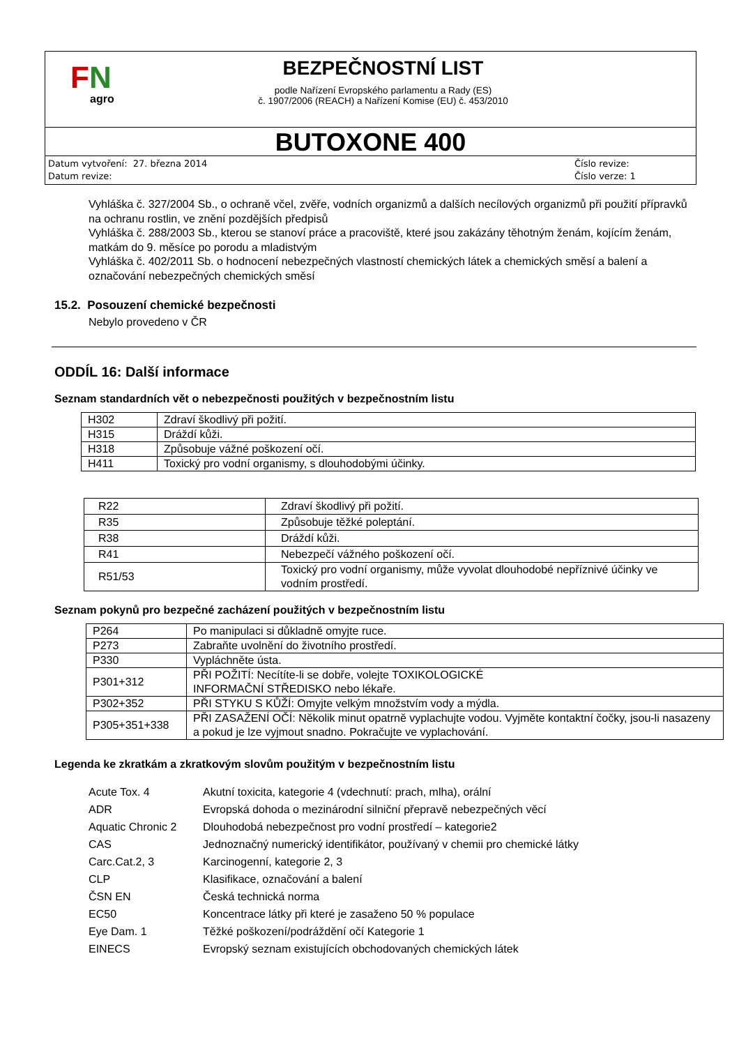FN
agro
BEZPEČNOSTNÍ LIST
podle Nařízení Evropského parlamentu a Rady (ES)
č. 1907/2006 (REACH) a Nařízení Komise (EU) č. 453/2010
BUTOXONE 400
Datum vytvoření: 27. března 2014
Datum revize:
Číslo revize:
Číslo verze: 1
Vyhláška č. 327/2004 Sb., o ochraně včel, zvěře, vodních organizmů a dalších necílových organizmů při použití přípravků na ochranu rostlin, ve znění pozdějších předpisů
Vyhláška č. 288/2003 Sb., kterou se stanoví práce a pracoviště, které jsou zakázány těhotným ženám, kojícím ženám, matkám do 9. měsíce po porodu a mladistvým
Vyhláška č. 402/2011 Sb. o hodnocení nebezpečných vlastností chemických látek a chemických směsí a balení a označování nebezpečných chemických směsí
15.2. Posouzení chemické bezpečnosti
Nebylo provedeno v ČR
ODDÍL 16: Další informace
Seznam standardních vět o nebezpečnosti použitých v bezpečnostním listu
| H302 | Zdraví škodlivý při požití. |
| H315 | Dráždí kůži. |
| H318 | Způsobuje vážné poškození očí. |
| H411 | Toxický pro vodní organismy, s dlouhodobými účinky. |
| R22 | Zdraví škodlivý při požití. |
| R35 | Způsobuje těžké poleptání. |
| R38 | Dráždí kůži. |
| R41 | Nebezpečí vážného poškození očí. |
| R51/53 | Toxický pro vodní organismy, může vyvolat dlouhodobé nepříznivé účinky ve vodním prostředí. |
Seznam pokynů pro bezpečné zacházení použitých v bezpečnostním listu
| P264 | Po manipulaci si důkladně omyjte ruce. |
| P273 | Zabraňte uvolnění do životního prostředí. |
| P330 | Vypláchněte ústa. |
| P301+312 | PŘI POŽITÍ: Necítíte-li se dobře, volejte TOXIKOLOGICKÉ INFORMAČNÍ STŘEDISKO nebo lékaře. |
| P302+352 | PŘI STYKU S KŮŽÍ: Omyjte velkým množstvím vody a mýdla. |
| P305+351+338 | PŘI ZASAŽENÍ OČÍ: Několik minut opatrně vyplachujte vodou. Vyjměte kontaktní čočky, jsou-li nasazeny a pokud je lze vyjmout snadno. Pokračujte ve vyplachování. |
Legenda ke zkratkám a zkratkovým slovům použitým v bezpečnostním listu
| Acute Tox. 4 | Akutní toxicita, kategorie 4 (vdechnutí: prach, mlha), orální |
| ADR | Evropská dohoda o mezinárodní silniční přepravě nebezpečných věcí |
| Aquatic Chronic 2 | Dlouhodobá nebezpečnost pro vodní prostředí – kategorie2 |
| CAS | Jednoznačný numerický identifikátor, používaný v chemii pro chemické látky |
| Carc.Cat.2, 3 | Karcinogenní, kategorie 2, 3 |
| CLP | Klasifikace, označování a balení |
| ČSN EN | Česká technická norma |
| EC50 | Koncentrace látky při které je zasaženo 50 % populace |
| Eye Dam. 1 | Těžké poškození/podráždění očí Kategorie 1 |
| EINECS | Evropský seznam existujících obchodovaných chemických látek |